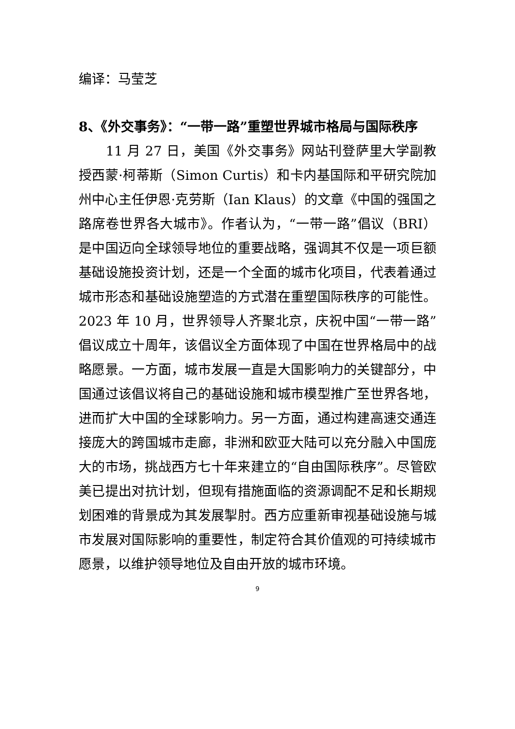编译：马莹芝
8、《外交事务》：“一带一路”重塑世界城市格局与国际秩序
11 月 27 日，美国《外交事务》网站刊登萨里大学副教授西蒙·柯蒂斯（Simon Curtis）和卡内基国际和平研究院加州中心主任伊恩·克劳斯（Ian Klaus）的文章《中国的强国之路席卷世界各大城市》。作者认为，“一带一路”倡议（BRI）是中国迈向全球领导地位的重要战略，强调其不仅是一项巨额基础设施投资计划，还是一个全面的城市化项目，代表着通过城市形态和基础设施塑造的方式潜在重塑国际秩序的可能性。2023 年 10 月，世界领导人齐聚北京，庆祝中国“一带一路”倡议成立十周年，该倡议全方面体现了中国在世界格局中的战略愿景。一方面，城市发展一直是大国影响力的关键部分，中国通过该倡议将自己的基础设施和城市模型推广至世界各地，进而扩大中国的全球影响力。另一方面，通过构建高速交通连接庞大的跨国城市走廊，非洲和欧亚大陆可以充分融入中国庞大的市场，挑战西方七十年来建立的“自由国际秩序”。尽管欧美已提出对抗计划，但现有措施面临的资源调配不足和长期规划困难的背景成为其发展掣肘。西方应重新审视基础设施与城市发展对国际影响的重要性，制定符合其价值观的可持续城市愿景，以维护领导地位及自由开放的城市环境。
9